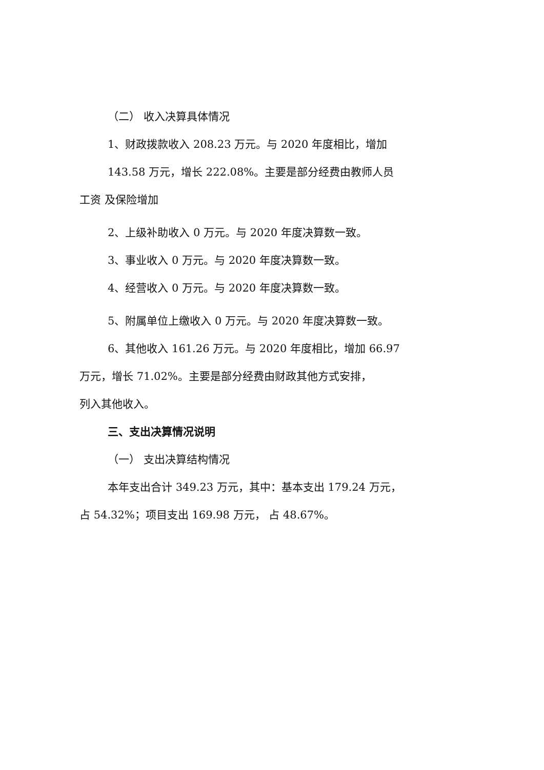（二） 收入决算具体情况
1、财政拨款收入 208.23 万元。与 2020 年度相比，增加
143.58 万元，增长 222.08%。主要是部分经费由教师人员
工资 及保险增加
2、上级补助收入 0 万元。与 2020 年度决算数一致。
3、事业收入 0 万元。与 2020 年度决算数一致。
4、经营收入 0 万元。与 2020 年度决算数一致。
5、附属单位上缴收入 0 万元。与 2020 年度决算数一致。
6、其他收入 161.26 万元。与 2020 年度相比，增加 66.97
万元，增长 71.02%。主要是部分经费由财政其他方式安排，
列入其他收入。
三、支出决算情况说明
（一） 支出决算结构情况
本年支出合计 349.23 万元，其中：基本支出 179.24 万元，
占 54.32%；项目支出 169.98 万元， 占 48.67%。